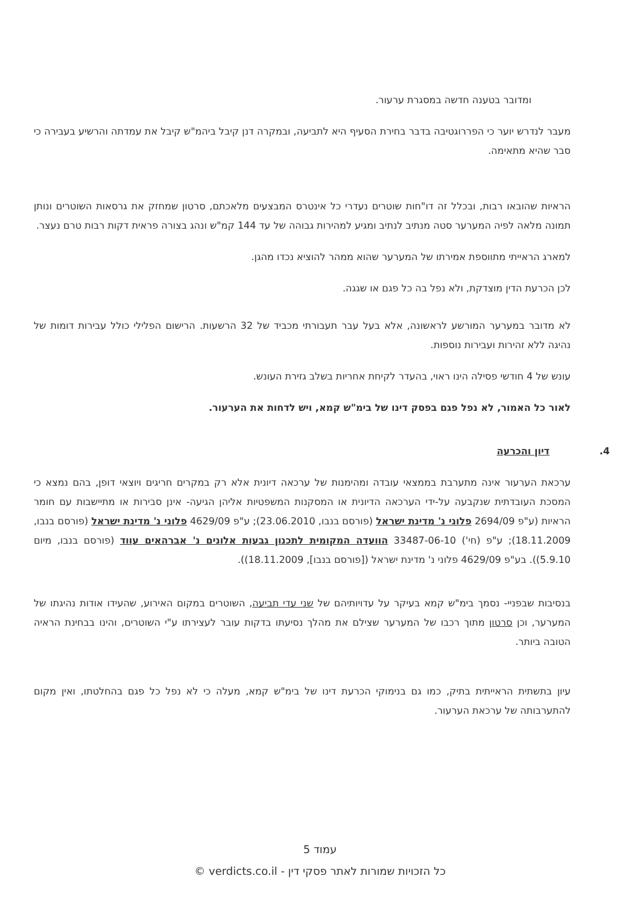ומדובר בטענה חדשה במסגרת ערעור.
מעבר לנדרש יוער כי הפררוגטיבה בדבר בחירת הסעיף היא לתביעה, ובמקרה דנן קיבל ביהמ"ש קיבל את עמדתה והרשיע בעבירה כי סבר שהיא מתאימה.
הראיות שהובאו רבות, ובכלל זה דו"חות שוטרים נעדרי כל אינטרס המבצעים מלאכתם, סרטון שמחזק את גרסאות השוטרים ונותן תמונה מלאה לפיה המערער סטה מנתיב לנתיב ומגיע למהירות גבוהה של עד 144 קמ"ש ונהג בצורה פראית דקות רבות טרם נעצר.
למארג הראייתי מתווספת אמירתו של המערער שהוא ממהר להוציא נכדו מהגן.
לכן הכרעת הדין מוצדקת, ולא נפל בה כל פגם או שגגה.
לא מדובר במערער המורשע לראשונה, אלא בעל עבר תעבורתי מכביד של 32 הרשעות. הרישום הפלילי כולל עבירות דומות של נהיגה ללא זהירות ועבירות נוספות.
עונש של 4 חודשי פסילה הינו ראוי, בהעדר לקיחת אחריות בשלב גזירת העונש.
לאור כל האמור, לא נפל פגם בפסק דינו של בימ"ש קמא, ויש לדחות את הערעור.
4. דיון והכרעה
ערכאת הערעור אינה מתערבת בממצאי עובדה ומהימנות של ערכאה דיונית אלא רק במקרים חריגים ויוצאי דופן, בהם נמצא כי המסכת העובדתית שנקבעה על-ידי הערכאה הדיונית או המסקנות המשפטיות אליהן הגיעה- אינן סבירות או מתיישבות עם חומר הראיות (ע"פ 2694/09 פלוני נ' מדינת ישראל (פורסם בנבו, 23.06.2010); ע"פ 4629/09 פלוני נ' מדינת ישראל (פורסם בנבו, 18.11.2009); ע"פ (חי') 33487-06-10 הוועדה המקומית לתכנון גבעות אלונים נ' אברהאים עווד (פורסם בנבו, מיום 5.9.10)). בע"פ 4629/09 פלוני נ' מדינת ישראל ([פורסם בנבו], 18.11.2009)).
בנסיבות שבפניי- נסמך בימ"ש קמא בעיקר על עדויותיהם של שני עדי תביעה, השוטרים במקום האירוע, שהעידו אודות נהיגתו של המערער, וכן סרטון מתוך רכבו של המערער שצילם את מהלך נסיעתו בדקות עובר לעצירתו ע"י השוטרים, והינו בבחינת הראיה הטובה ביותר.
עיון בתשתית הראייתית בתיק, כמו גם בנימוקי הכרעת דינו של בימ"ש קמא, מעלה כי לא נפל כל פגם בהחלטתו, ואין מקום להתערבותה של ערכאת הערעור.
עמוד 5
כל הזכויות שמורות לאתר פסקי דין - verdicts.co.il ©